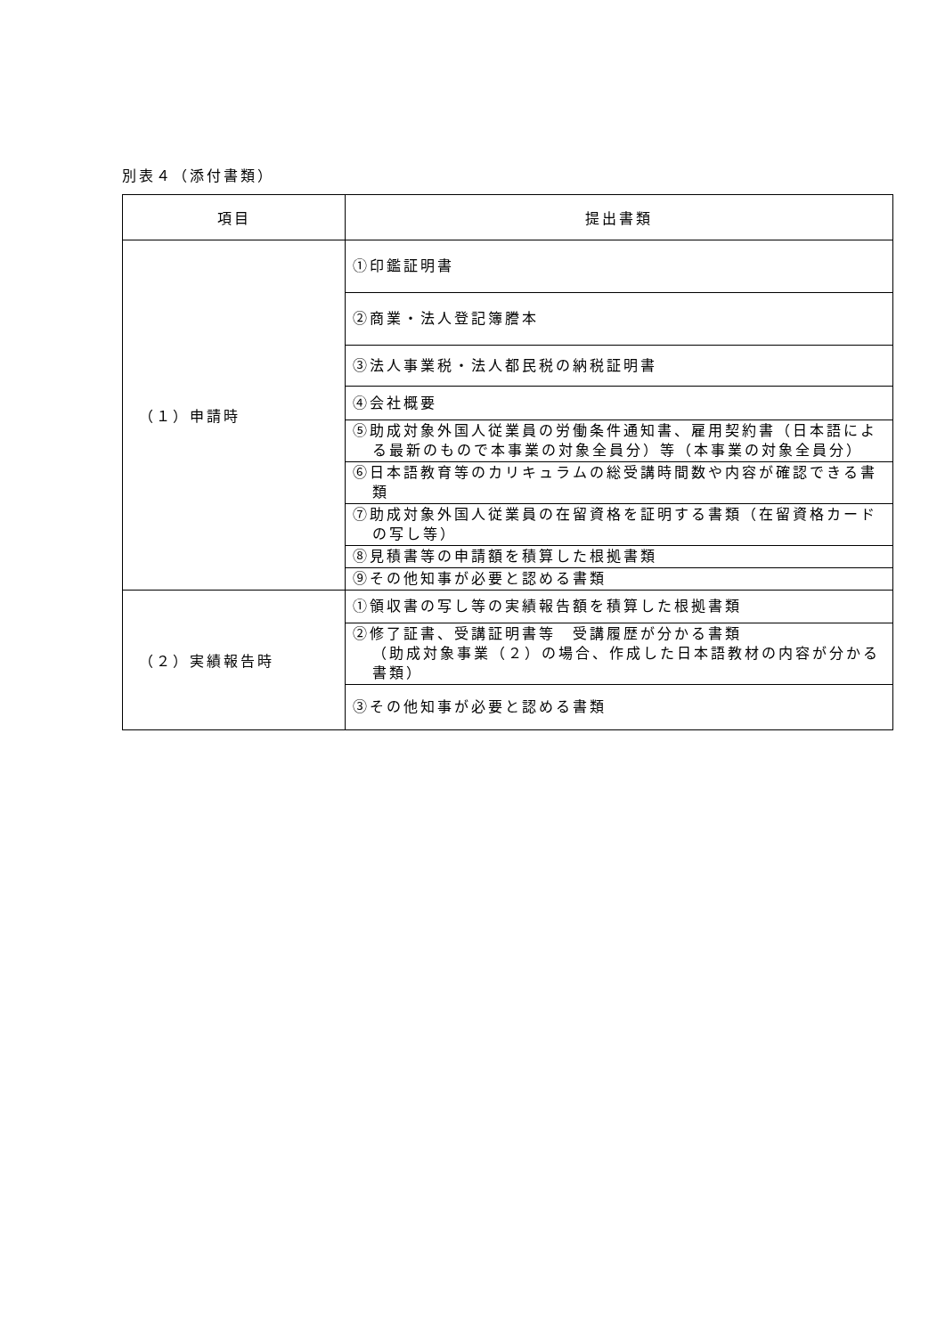別表４（添付書類）
| 項目 | 提出書類 |
| --- | --- |
| （１）申請時 | ①印鑑証明書 |
| | ②商業・法人登記簿謄本 |
| | ③法人事業税・法人都民税の納税証明書 |
| | ④会社概要 |
| | ⑤助成対象外国人従業員の労働条件通知書、雇用契約書（日本語による最新のもので本事業の対象全員分）等（本事業の対象全員分） |
| | ⑥日本語教育等のカリキュラムの総受講時間数や内容が確認できる書類 |
| | ⑦助成対象外国人従業員の在留資格を証明する書類（在留資格カードの写し等） |
| | ⑧見積書等の申請額を積算した根拠書類 |
| | ⑨その他知事が必要と認める書類 |
| （２）実績報告時 | ①領収書の写し等の実績報告額を積算した根拠書類 |
| | ②修了証書、受講証明書等 受講履歴が分かる書類 （助成対象事業（２）の場合、作成した日本語教材の内容が分かる書類） |
| | ③その他知事が必要と認める書類 |